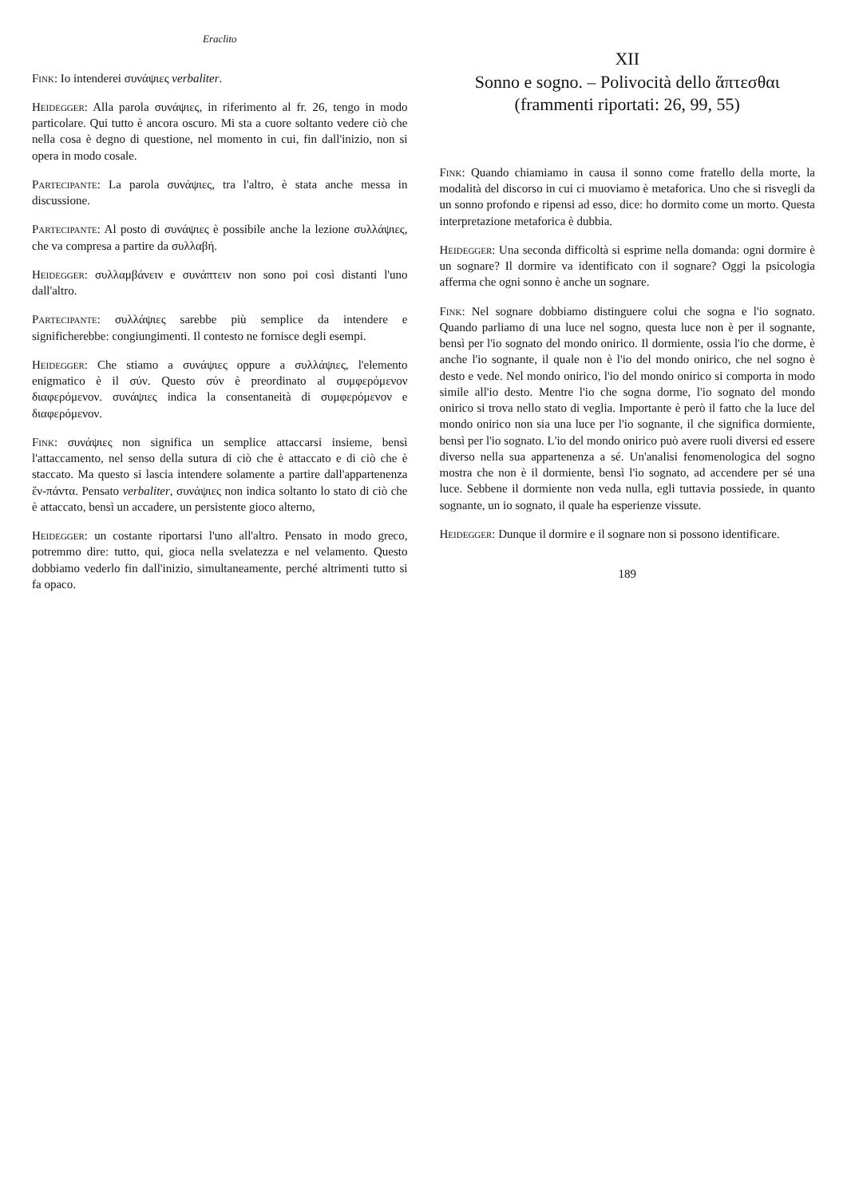Eraclito
Fink: Io intenderei συνάψιες verbaliter.
Heidegger: Alla parola συνάψιες, in riferimento al fr. 26, tengo in modo particolare. Qui tutto è ancora oscuro. Mi sta a cuore soltanto vedere ciò che nella cosa è degno di questione, nel momento in cui, fin dall'inizio, non si opera in modo cosale.
Partecipante: La parola συνάψιες, tra l'altro, è stata anche messa in discussione.
Partecipante: Al posto di συνάψιες è possibile anche la lezione συλλάψιες, che va compresa a partire da συλλαβή.
Heidegger: συλλαμβάνειν e συνάπτειν non sono poi così distanti l'uno dall'altro.
Partecipante: συλλάψιες sarebbe più semplice da intendere e significherebbe: congiungimenti. Il contesto ne fornisce degli esempi.
Heidegger: Che stiamo a συνάψιες oppure a συλλάψιες, l'elemento enigmatico è il σύν. Questo σύν è preordinato al συμφερόμενον διαφερόμενον. συνάψιες indica la consentaneità di συμφερόμενον e διαφερόμενον.
Fink: συνάψιες non significa un semplice attaccarsi insieme, bensì l'attaccamento, nel senso della sutura di ciò che è attaccato e di ciò che è staccato. Ma questo si lascia intendere solamente a partire dall'appartenenza ἕν-πάντα. Pensato verbaliter, συνάψιες non indica soltanto lo stato di ciò che è attaccato, bensì un accadere, un persistente gioco alterno,
Heidegger: un costante riportarsi l'uno all'altro. Pensato in modo greco, potremmo dire: tutto, qui, gioca nella svelatezza e nel velamento. Questo dobbiamo vederlo fin dall'inizio, simultaneamente, perché altrimenti tutto si fa opaco.
XII
Sonno e sogno. – Polivocità dello ἅπτεσθαι
(frammenti riportati: 26, 99, 55)
Fink: Quando chiamiamo in causa il sonno come fratello della morte, la modalità del discorso in cui ci muoviamo è metaforica. Uno che si risvegli da un sonno profondo e ripensi ad esso, dice: ho dormito come un morto. Questa interpretazione metaforica è dubbia.
Heidegger: Una seconda difficoltà si esprime nella domanda: ogni dormire è un sognare? Il dormire va identificato con il sognare? Oggi la psicologia afferma che ogni sonno è anche un sognare.
Fink: Nel sognare dobbiamo distinguere colui che sogna e l'io sognato. Quando parliamo di una luce nel sogno, questa luce non è per il sognante, bensì per l'io sognato del mondo onirico. Il dormiente, ossia l'io che dorme, è anche l'io sognante, il quale non è l'io del mondo onirico, che nel sogno è desto e vede. Nel mondo onirico, l'io del mondo onirico si comporta in modo simile all'io desto. Mentre l'io che sogna dorme, l'io sognato del mondo onirico si trova nello stato di veglia. Importante è però il fatto che la luce del mondo onirico non sia una luce per l'io sognante, il che significa dormiente, bensì per l'io sognato. L'io del mondo onirico può avere ruoli diversi ed essere diverso nella sua appartenenza a sé. Un'analisi fenomenologica del sogno mostra che non è il dormiente, bensì l'io sognato, ad accendere per sé una luce. Sebbene il dormiente non veda nulla, egli tuttavia possiede, in quanto sognante, un io sognato, il quale ha esperienze vissute.
Heidegger: Dunque il dormire e il sognare non si possono identificare.
189